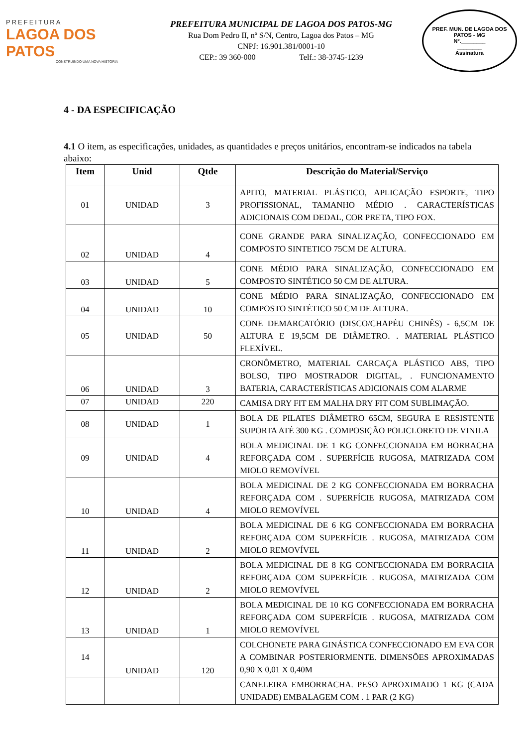PREFEITURA
LAGOA DOS PATOS
CONSTRUINDO UMA NOVA HISTÓRIA
PREFEITURA MUNICIPAL DE LAGOA DOS PATOS-MG
Rua Dom Pedro II, nº S/N, Centro, Lagoa dos Patos – MG
CNPJ: 16.901.381/0001-10
CEP.: 39 360-000 Telf.: 38-3745-1239
PREF. MUN. DE LAGOA DOS PATOS - MG
Nº.________
________
Assinatura
4 - DA ESPECIFICAÇÃO
4.1 O item, as especificações, unidades, as quantidades e preços unitários, encontram-se indicados na tabela abaixo:
| Item | Unid | Qtde | Descrição do Material/Serviço |
| --- | --- | --- | --- |
| 01 | UNIDAD | 3 | APITO, MATERIAL PLÁSTICO, APLICAÇÃO ESPORTE, TIPO PROFISSIONAL, TAMANHO MÉDIO . CARACTERÍSTICAS ADICIONAIS COM DEDAL, COR PRETA, TIPO FOX. |
| 02 | UNIDAD | 4 | CONE GRANDE PARA SINALIZAÇÃO, CONFECCIONADO EM COMPOSTO SINTETICO 75CM DE ALTURA. |
| 03 | UNIDAD | 5 | CONE MÉDIO PARA SINALIZAÇÃO, CONFECCIONADO EM COMPOSTO SINTÉTICO 50 CM DE ALTURA. |
| 04 | UNIDAD | 10 | CONE MÉDIO PARA SINALIZAÇÃO, CONFECCIONADO EM COMPOSTO SINTÉTICO 50 CM DE ALTURA. |
| 05 | UNIDAD | 50 | CONE DEMARCATÓRIO (DISCO/CHAPÉU CHINÊS) - 6,5CM DE ALTURA E 19,5CM DE DIÂMETRO. . MATERIAL PLÁSTICO FLEXÍVEL. |
| 06 | UNIDAD | 3 | CRONÔMETRO, MATERIAL CARCAÇA PLÁSTICO ABS, TIPO BOLSO, TIPO MOSTRADOR DIGITAL, . FUNCIONAMENTO BATERIA, CARACTERÍSTICAS ADICIONAIS COM ALARME |
| 07 | UNIDAD | 220 | CAMISA DRY FIT EM MALHA DRY FIT COM SUBLIMAÇÃO. |
| 08 | UNIDAD | 1 | BOLA DE PILATES DIÂMETRO 65CM, SEGURA E RESISTENTE SUPORTA ATÉ 300 KG . COMPOSIÇÃO POLICLORETO DE VINILA |
| 09 | UNIDAD | 4 | BOLA MEDICINAL DE 1 KG CONFECCIONADA EM BORRACHA REFORÇADA COM . SUPERFÍCIE RUGOSA, MATRIZADA COM MIOLO REMOVÍVEL |
| 10 | UNIDAD | 4 | BOLA MEDICINAL DE 2 KG CONFECCIONADA EM BORRACHA REFORÇADA COM . SUPERFÍCIE RUGOSA, MATRIZADA COM MIOLO REMOVÍVEL |
| 11 | UNIDAD | 2 | BOLA MEDICINAL DE 6 KG CONFECCIONADA EM BORRACHA REFORÇADA COM SUPERFÍCIE . RUGOSA, MATRIZADA COM MIOLO REMOVÍVEL |
| 12 | UNIDAD | 2 | BOLA MEDICINAL DE 8 KG CONFECCIONADA EM BORRACHA REFORÇADA COM SUPERFÍCIE . RUGOSA, MATRIZADA COM MIOLO REMOVÍVEL |
| 13 | UNIDAD | 1 | BOLA MEDICINAL DE 10 KG CONFECCIONADA EM BORRACHA REFORÇADA COM SUPERFÍCIE . RUGOSA, MATRIZADA COM MIOLO REMOVÍVEL |
| 14 | UNIDAD | 120 | COLCHONETE PARA GINÁSTICA CONFECCIONADO EM EVA COR A COMBINAR POSTERIORMENTE. DIMENSÕES APROXIMADAS 0,90 X 0,01 X 0,40M |
| | | | CANELEIRA EMBORRACHA. PESO APROXIMADO 1 KG (CADA UNIDADE) EMBALAGEM COM . 1 PAR (2 KG) |